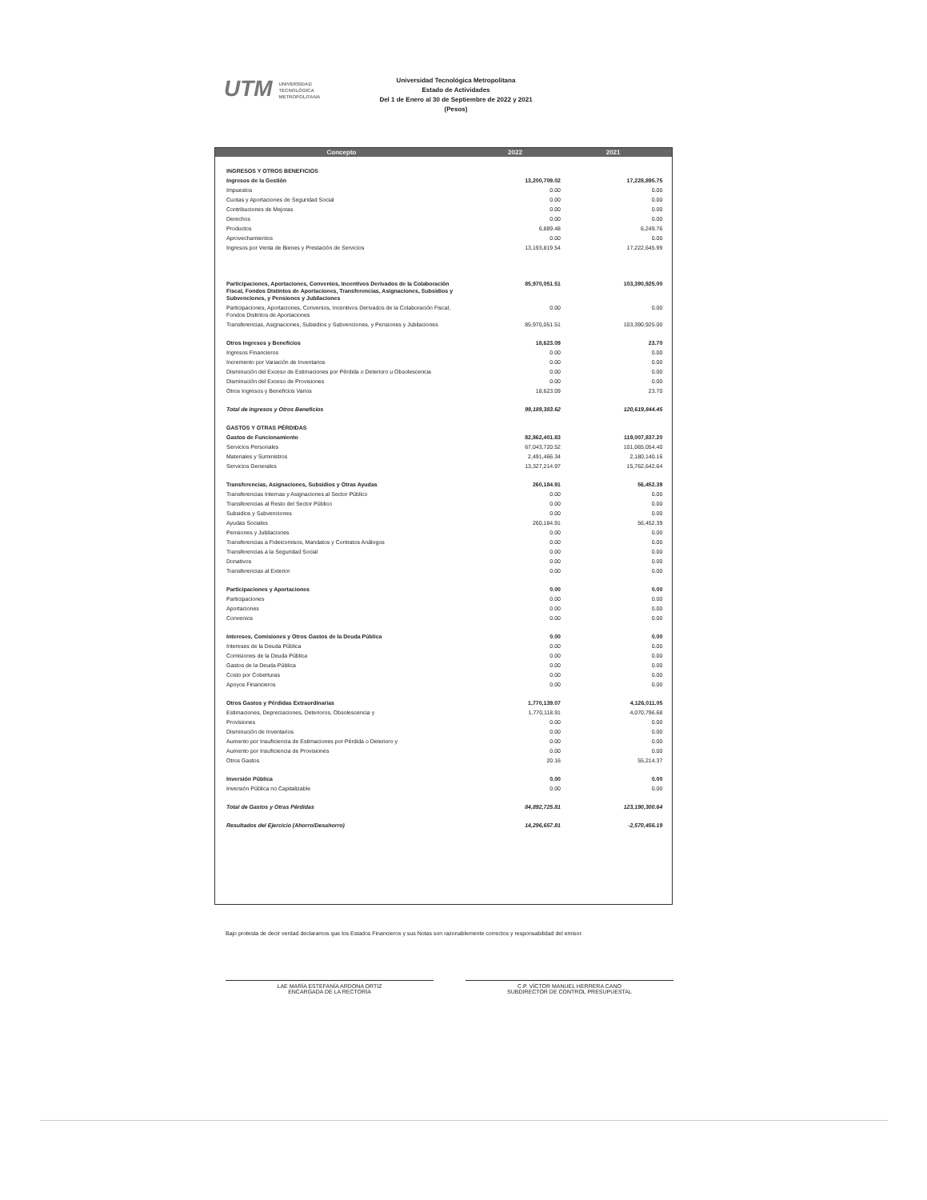UTM UNIVERSIDAD
TECNOLÓGICA
METROPOLITANA
Universidad Tecnológica Metropolitana
Estado de Actividades
Del 1 de Enero al 30 de Septiembre de 2022 y 2021
(Pesos)
| Concepto | 2022 | 2021 | |
| --- | --- | --- | --- |
| INGRESOS Y OTROS BENEFICIOS | | | |
| Ingresos de la Gestión | 13,200,709.02 | 17,228,895.75 | |
| Impuestos | 0.00 | 0.00 | |
| Cuotas y Aportaciones de Seguridad Social | 0.00 | 0.00 | |
| Contribuciones de Mejoras | 0.00 | 0.00 | |
| Derechos | 0.00 | 0.00 | |
| Productos | 6,889.48 | 6,249.76 | |
| Aprovechamientos | 0.00 | 0.00 | |
| Ingresos por Venta de Bienes y Prestación de Servicios | 13,193,819.54 | 17,222,645.99 | |
| Participaciones, Aportaciones, Convenios, Incentivos Derivados de la Colaboración Fiscal, Fondos Distintos de Aportaciones, Transferencias, Asignaciones, Subsidios y Subvenciones, y Pensiones y Jubilaciones | 85,970,051.51 | 103,390,925.00 | |
| Participaciones, Aportaciones, Convenios, Incentivos Derivados de la Colaboración Fiscal, Fondos Distintos de Aportaciones | 0.00 | 0.00 | |
| Transferencias, Asignaciones, Subsidios y Subvenciones, y Pensiones y Jubilaciones | 85,970,051.51 | 103,390,925.00 | |
| Otros Ingresos y Beneficios | 18,623.09 | 23.70 | |
| Ingresos Financieros | 0.00 | 0.00 | |
| Incremento por Variación de Inventarios | 0.00 | 0.00 | |
| Disminución del Exceso de Estimaciones por Pérdida o Deterioro u Obsolescencia | 0.00 | 0.00 | |
| Disminución del Exceso de Provisiones | 0.00 | 0.00 | |
| Otros Ingresos y Beneficios Varios | 18,623.09 | 23.70 | |
| Total de Ingresos y Otros Beneficios | 99,189,383.62 | 120,619,844.45 | |
| GASTOS Y OTRAS PÉRDIDAS | | | |
| Gastos de Funcionamiento | 82,862,401.83 | 119,007,837.20 | |
| Servicios Personales | 67,043,720.52 | 101,065,054.40 | |
| Materiales y Suministros | 2,491,466.34 | 2,180,140.16 | |
| Servicios Generales | 13,327,214.97 | 15,762,642.64 | |
| Transferencias, Asignaciones, Subsidios y Otras Ayudas | 260,184.91 | 56,452.39 | |
| Transferencias Internas y Asignaciones al Sector Público | 0.00 | 0.00 | |
| Transferencias al Resto del Sector Público | 0.00 | 0.00 | |
| Subsidios y Subvenciones | 0.00 | 0.00 | |
| Ayudas Sociales | 260,184.91 | 56,452.39 | |
| Pensiones y Jubilaciones | 0.00 | 0.00 | |
| Transferencias a Fideicomisos, Mandatos y Contratos Análogos | 0.00 | 0.00 | |
| Transferencias a la Seguridad Social | 0.00 | 0.00 | |
| Donativos | 0.00 | 0.00 | |
| Transferencias al Exterior | 0.00 | 0.00 | |
| Participaciones y Aportaciones | 0.00 | 0.00 | |
| Participaciones | 0.00 | 0.00 | |
| Aportaciones | 0.00 | 0.00 | |
| Convenios | 0.00 | 0.00 | |
| Intereses, Comisiones y Otros Gastos de la Deuda Pública | 0.00 | 0.00 | |
| Intereses de la Deuda Pública | 0.00 | 0.00 | |
| Comisiones de la Deuda Pública | 0.00 | 0.00 | |
| Gastos de la Deuda Pública | 0.00 | 0.00 | |
| Costo por Coberturas | 0.00 | 0.00 | |
| Apoyos Financieros | 0.00 | 0.00 | |
| Otros Gastos y Pérdidas Extraordinarias | 1,770,139.07 | 4,126,011.05 | |
| Estimaciones, Depreciaciones, Deterioros, Obsolescencia y | 1,770,118.91 | 4,070,796.68 | |
| Provisiones | 0.00 | 0.00 | |
| Disminución de Inventarios | 0.00 | 0.00 | |
| Aumento por Insuficiencia de Estimaciones por Pérdida o Deterioro y | 0.00 | 0.00 | |
| Aumento por Insuficiencia de Provisiones | 0.00 | 0.00 | |
| Otros Gastos | 20.16 | 55,214.37 | |
| Inversión Pública | 0.00 | 0.00 | |
| Inversión Pública no Capitalizable | 0.00 | 0.00 | |
| Total de Gastos y Otras Pérdidas | 84,892,725.81 | 123,190,300.64 | |
| Resultados del Ejercicio (Ahorro/Desahorro) | 14,296,657.81 | -2,570,456.19 | |
Bajo protesta de decir verdad declaramos que los Estados Financieros y sus Notas son razonablemente correctos y responsabilidad del emisor.
LAE MARÍA ESTEFANÍA ARDONA ORTIZ
ENCARGADA DE LA RECTORÍA
C.P. VÍCTOR MANUEL HERRERA CANO
SUBDIRECTOR DE CONTROL PRESUPUESTAL